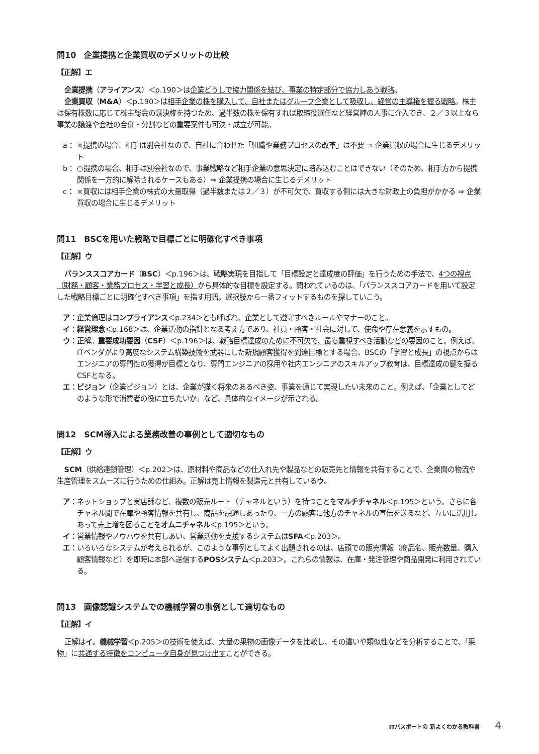問10　企業提携と企業買収のデメリットの比較
【正解】エ
企業提携（アライアンス）＜p.190＞は企業どうしで協力関係を結び、事業の特定部分で協力しあう戦略。
企業買収（M&A）＜p.190＞は相手企業の株を購入して、自社またはグループ企業として吸収し、経営の主導権を握る戦略。株主は保有株数に応じて株主総会の議決権を持つため、過半数の株を保有すれば取締役選任など経営陣の人事に介入でき、２／３以上なら事業の譲渡や会社の合併・分割などの重要案件も可決・成立が可能。
a： ×提携の場合、相手は別会社なので、自社に合わせた「組織や業務プロセスの改革」は不要 ⇒ 企業買収の場合に生じるデメリット
b： ○提携の場合、相手は別会社なので、事業戦略など相手企業の意思決定に踏み込むことはできない（そのため、相手方から提携関係を一方的に解除されるケースもある）⇒ 企業提携の場合に生じるデメリット
c： ×買収には相手企業の株式の大量取得（過半数または２／３）が不可欠で、買収する側には大きな財政上の負担がかかる ⇒ 企業買収の場合に生じるデメリット
問11　BSCを用いた戦略で目標ごとに明確化すべき事項
【正解】ウ
バランススコアカード（BSC）＜p.196＞は、戦略実現を目指して「目標設定と達成度の評価」を行うための手法で、4つの視点（財務・顧客・業務プロセス・学習と成長）から具体的な目標を設定する。問われているのは、「バランススコアカードを用いて設定した戦略目標ごとに明確化すべき事項」を指す用語。選択肢から一番フィットするものを探していこう。
ア： 企業倫理はコンプライアンス＜p.234＞とも呼ばれ、企業として遵守すべきルールやマナーのこと。
イ： 経営理念＜p.168＞は、企業活動の指針となる考え方であり、社員・顧客・社会に対して、使命や存在意義を示すもの。
ウ： 正解。重要成功要因（CSF）＜p.196＞は、戦略目標達成のために不可欠で、最も重視すべき活動などの要因のこと。例えば、ITベンダがより高度なシステム構築技術を武器にした新規顧客獲得を到達目標とする場合、BSCの「学習と成長」の視点からはエンジニアの専門性の獲得が目標となり、専門エンジニアの採用や社内エンジニアのスキルアップ教育は、目標達成の鍵を握るCSFとなる。
エ： ビジョン（企業ビジョン）とは、企業が描く将来のあるべき姿、事業を通じて実現したい未来のこと。例えば、「企業としてどのような形で消費者の役に立ちたいか」など、具体的なイメージが示される。
問12　SCM導入による業務改善の事例として適切なもの
【正解】ウ
SCM（供給連鎖管理）＜p.202＞は、原材料や商品などの仕入れ先や製品などの販売先と情報を共有することで、企業間の物流や生産管理をスムーズに行うための仕組み。正解は売上情報を製造元と共有しているウ。
ア： ネットショップと実店舗など、複数の販売ルート（チャネルという）を持つことをマルチチャネル＜p.195＞という。さらに各チャネル間で在庫や顧客情報を共有し、商品を融通しあったり、一方の顧客に他方のチャネルの宣伝を送るなど、互いに活用しあって売上増を図ることをオムニチャネル＜p.195＞という。
イ： 営業情報やノウハウを共有しあい、営業活動を支援するシステムはSFA＜p.203＞。
エ： いろいろなシステムが考えられるが、このような事例としてよく出題されるのは、店頭での販売情報（商品名、販売数量、購入顧客情報など）を即時に本部へ送信するPOSシステム＜p.203＞。これらの情報は、在庫・発注管理や商品開発に利用されている。
問13　画像認識システムでの機械学習の事例として適切なもの
【正解】イ
正解はイ。機械学習＜p.205＞の技術を使えば、大量の果物の画像データを比較し、その違いや類似性などを分析することで、「果物」に共通する特徴をコンピュータ自身が見つけ出すことができる。
ITパスポートの 新よくわかる教科書 4